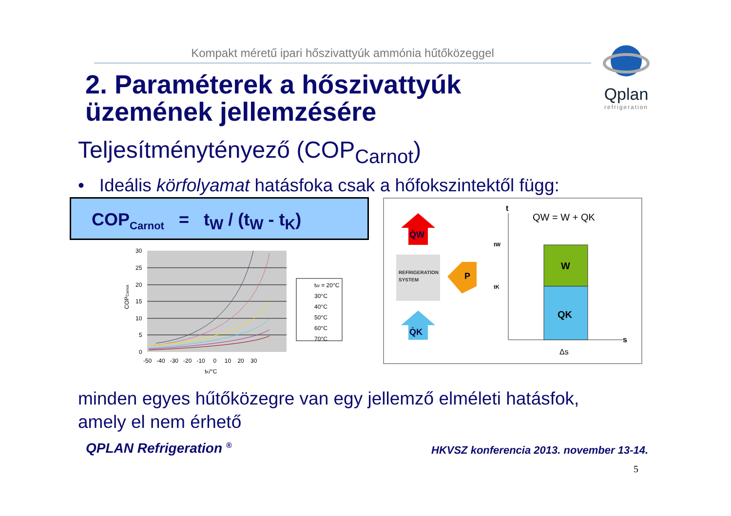Kompakt méretű ipari hőszivattyúk ammónia hűtőközeggel
Qplan
refrigeration
2. Paraméterek a hőszivattyúk
üzemének jellemzésére
Teljesítménytényező (COP<sub>Carnot</sub>)
• Ideális körfolyamat hatásfoka csak a hőfokszintektől függ:
COP<sub>Carnot</sub> = t<sub>W</sub> / (t<sub>W</sub> - t<sub>K</sub>)
30
25
20
15
10
5
0
-50 -40 -30 -20 -10 0 10 20 30
tK/°C
COPCarnot
tW = 20°C
30°C
40°C
50°C
60°C
70°C
Q̇W
REFRIGERATION
SYSTEM
P
Q̇K
t
s
QW = W + QK
W
QK
tW
tK
Δs
minden egyes hűtőközegre van egy jellemző elméleti hatásfok,
amely el nem érhető
QPLAN Refrigeration <sup>®</sup>
HKVSZ konferencia 2013. november 13-14.
5